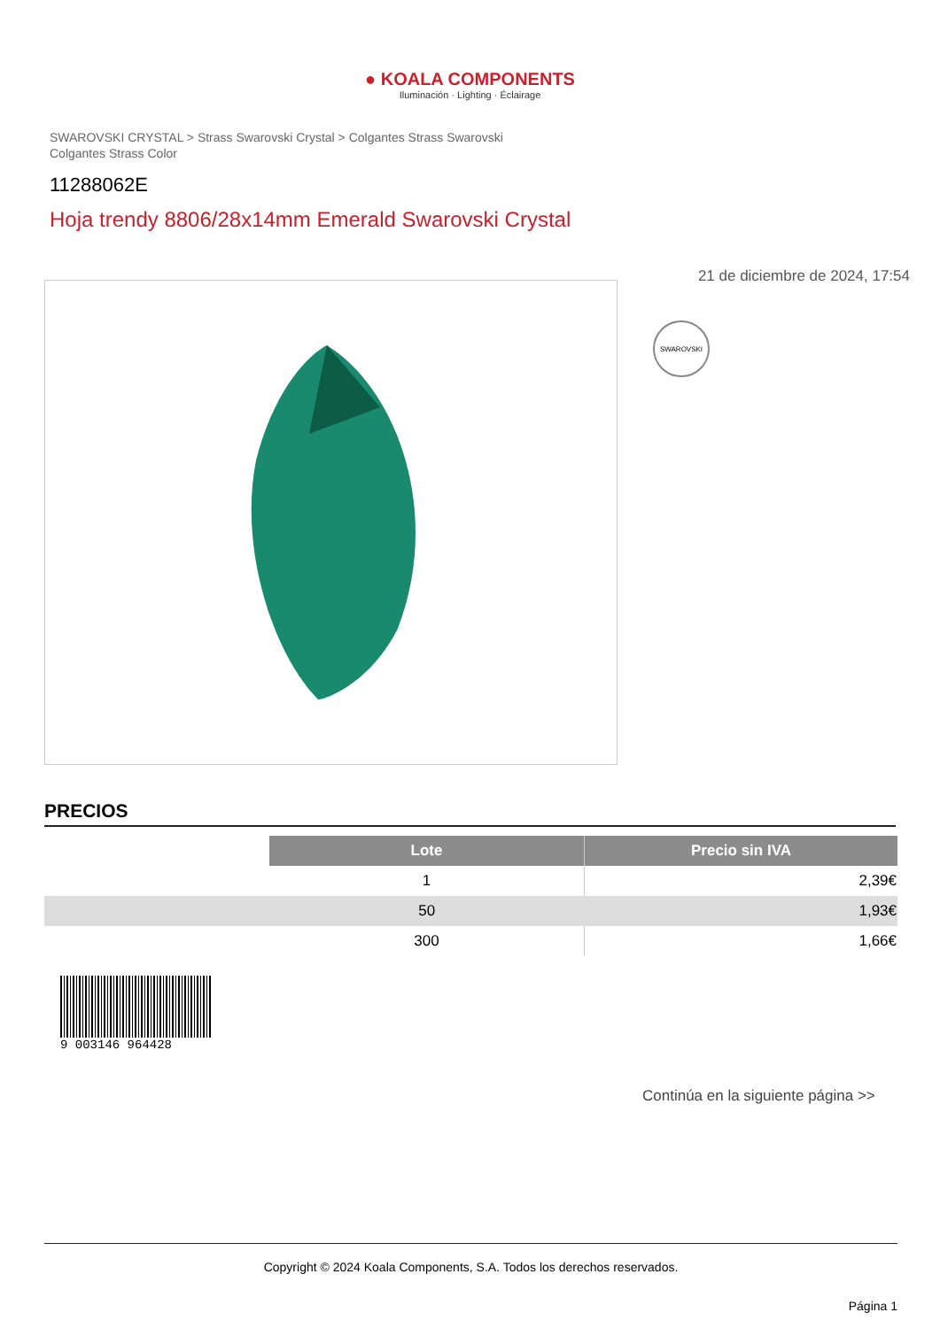● KOALA COMPONENTS
Iluminación · Lighting · Éclairage
SWAROVSKI CRYSTAL > Strass Swarovski Crystal > Colgantes Strass Swarovski
Colgantes Strass Color
11288062E
Hoja trendy 8806/28x14mm Emerald Swarovski Crystal
21 de diciembre de 2024, 17:54
SWAROVSKI
PRECIOS
| | Lote | Precio sin IVA |
| --- | --- | --- |
| | 1 | 2,39€ |
| | 50 | 1,93€ |
| | 300 | 1,66€ |
9 003146 964428
Continúa en la siguiente página >>
Copyright © 2024 Koala Components, S.A. Todos los derechos reservados.
Página 1